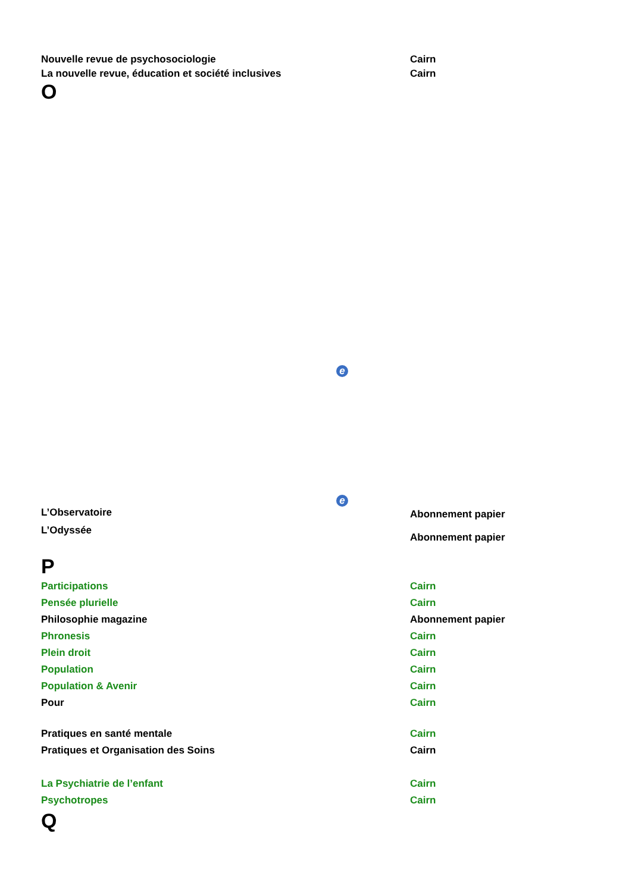| Nouvelle revue de psychosociologie | Cairn |
| La nouvelle revue, éducation et société inclusives | Cairn |
O
e
e
| L’Observatoire | Abonnement papier |
| L’Odyssée | Abonnement papier |
P
| Participations | Cairn |
| Pensée plurielle | Cairn |
| Philosophie magazine | Abonnement papier |
| Phronesis | Cairn |
| Plein droit | Cairn |
| Population | Cairn |
| Population & Avenir | Cairn |
| Pour | Cairn |
| Pratiques en santé mentale | Cairn |
| Pratiques et Organisation des Soins | Cairn |
| La Psychiatrie de l’enfant | Cairn |
| Psychotropes | Cairn |
Q